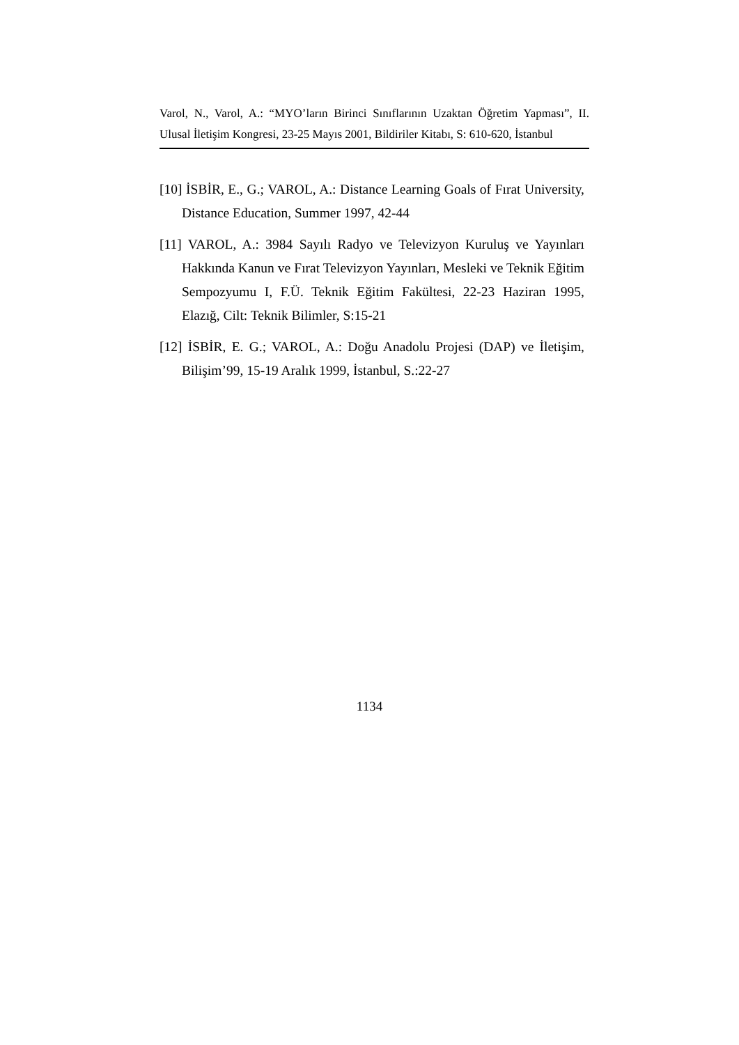Varol, N., Varol, A.: “MYO’ların Birinci Sınıflarının Uzaktan Öğretim Yapması”, II. Ulusal İletişim Kongresi, 23-25 Mayıs 2001, Bildiriler Kitabı, S: 610-620, İstanbul
[10] İSBİR, E., G.; VAROL, A.: Distance Learning Goals of Fırat University, Distance Education, Summer 1997, 42-44
[11] VAROL, A.: 3984 Sayılı Radyo ve Televizyon Kuruluş ve Yayınları Hakkında Kanun ve Fırat Televizyon Yayınları, Mesleki ve Teknik Eğitim Sempozyumu I, F.Ü. Teknik Eğitim Fakültesi, 22-23 Haziran 1995, Elazığ, Cilt: Teknik Bilimler, S:15-21
[12] İSBİR, E. G.; VAROL, A.: Doğu Anadolu Projesi (DAP) ve İletişim, Bilişim’99, 15-19 Aralık 1999, İstanbul, S.:22-27
1134